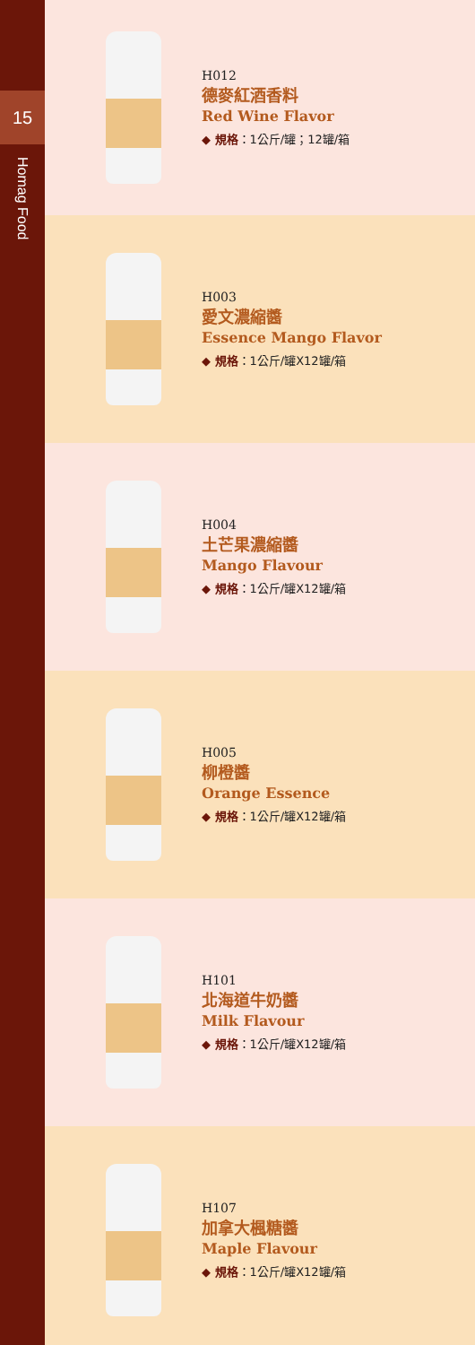15
Homag Food
H012
德麥紅酒香料
Red Wine Flavor
◆ 規格：1公斤/罐；12罐/箱
H003
愛文濃縮醬
Essence Mango Flavor
◆ 規格：1公斤/罐X12罐/箱
H004
土芒果濃縮醬
Mango Flavour
◆ 規格：1公斤/罐X12罐/箱
H005
柳橙醬
Orange Essence
◆ 規格：1公斤/罐X12罐/箱
H101
北海道牛奶醬
Milk Flavour
◆ 規格：1公斤/罐X12罐/箱
H107
加拿大楓糖醬
Maple Flavour
◆ 規格：1公斤/罐X12罐/箱